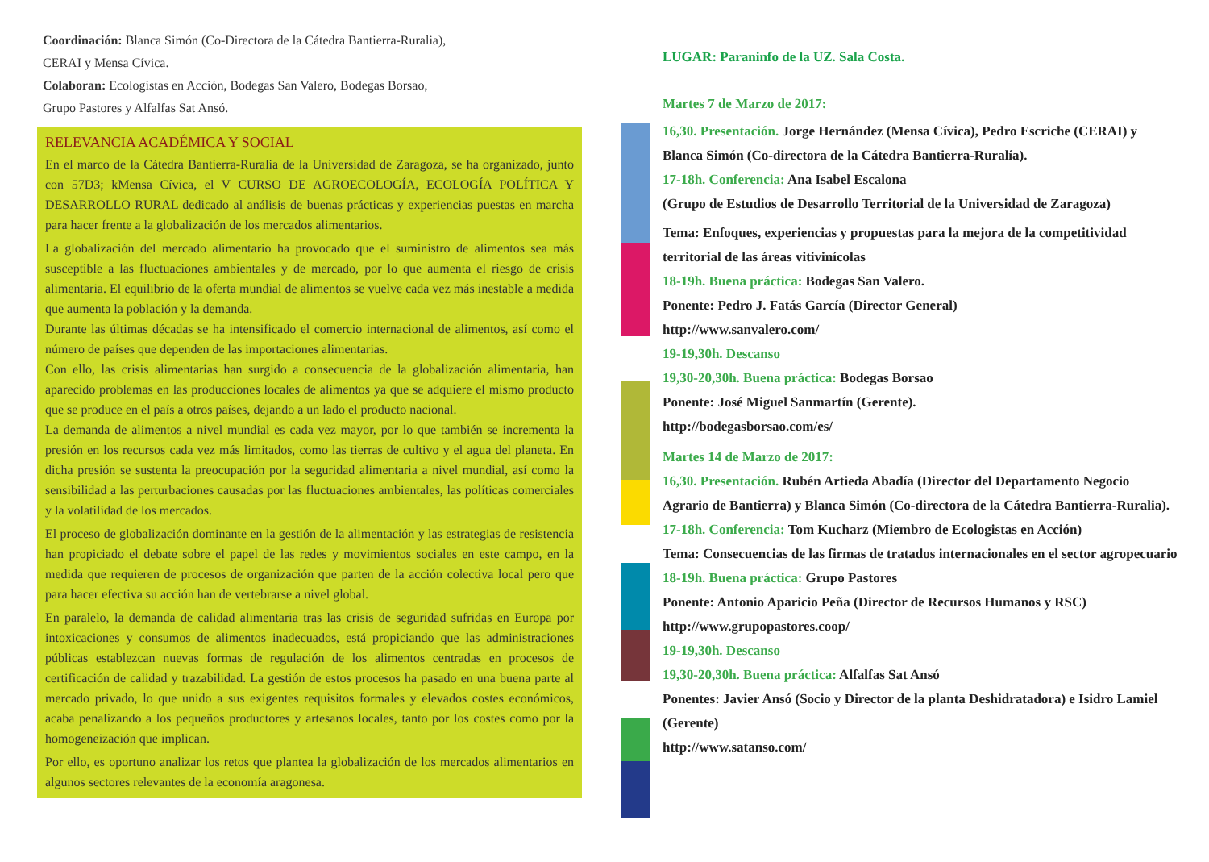Coordinación: Blanca Simón (Co-Directora de la Cátedra Bantierra-Ruralia),
CERAI y Mensa Cívica.
Colaboran: Ecologistas en Acción, Bodegas San Valero, Bodegas Borsao,
Grupo Pastores y Alfalfas Sat Ansó.
RELEVANCIA ACADÉMICA Y SOCIAL
En el marco de la Cátedra Bantierra-Ruralia de la Universidad de Zaragoza, se ha organizado, junto con 57D3; kMensa Cívica, el V CURSO DE AGROECOLOGÍA, ECOLOGÍA POLÍTICA Y DESARROLLO RURAL dedicado al análisis de buenas prácticas y experiencias puestas en marcha para hacer frente a la globalización de los mercados alimentarios.
La globalización del mercado alimentario ha provocado que el suministro de alimentos sea más susceptible a las fluctuaciones ambientales y de mercado, por lo que aumenta el riesgo de crisis alimentaria. El equilibrio de la oferta mundial de alimentos se vuelve cada vez más inestable a medida que aumenta la población y la demanda.
Durante las últimas décadas se ha intensificado el comercio internacional de alimentos, así como el número de países que dependen de las importaciones alimentarias.
Con ello, las crisis alimentarias han surgido a consecuencia de la globalización alimentaria, han aparecido problemas en las producciones locales de alimentos ya que se adquiere el mismo producto que se produce en el país a otros países, dejando a un lado el producto nacional.
La demanda de alimentos a nivel mundial es cada vez mayor, por lo que también se incrementa la presión en los recursos cada vez más limitados, como las tierras de cultivo y el agua del planeta. En dicha presión se sustenta la preocupación por la seguridad alimentaria a nivel mundial, así como la sensibilidad a las perturbaciones causadas por las fluctuaciones ambientales, las políticas comerciales y la volatilidad de los mercados.
El proceso de globalización dominante en la gestión de la alimentación y las estrategias de resistencia han propiciado el debate sobre el papel de las redes y movimientos sociales en este campo, en la medida que requieren de procesos de organización que parten de la acción colectiva local pero que para hacer efectiva su acción han de vertebrarse a nivel global.
En paralelo, la demanda de calidad alimentaria tras las crisis de seguridad sufridas en Europa por intoxicaciones y consumos de alimentos inadecuados, está propiciando que las administraciones públicas establezcan nuevas formas de regulación de los alimentos centradas en procesos de certificación de calidad y trazabilidad. La gestión de estos procesos ha pasado en una buena parte al mercado privado, lo que unido a sus exigentes requisitos formales y elevados costes económicos, acaba penalizando a los pequeños productores y artesanos locales, tanto por los costes como por la homogeneización que implican.
Por ello, es oportuno analizar los retos que plantea la globalización de los mercados alimentarios en algunos sectores relevantes de la economía aragonesa.
LUGAR: Paraninfo de la UZ. Sala Costa.
Martes 7 de Marzo de 2017:
16,30. Presentación. Jorge Hernández (Mensa Cívica), Pedro Escriche (CERAI) y Blanca Simón (Co-directora de la Cátedra Bantierra-Ruralía).
17-18h. Conferencia: Ana Isabel Escalona
(Grupo de Estudios de Desarrollo Territorial de la Universidad de Zaragoza)
Tema: Enfoques, experiencias y propuestas para la mejora de la competitividad territorial de las áreas vitivinícolas
18-19h. Buena práctica: Bodegas San Valero.
Ponente: Pedro J. Fatás García (Director General)
http://www.sanvalero.com/
19-19,30h. Descanso
19,30-20,30h. Buena práctica: Bodegas Borsao
Ponente: José Miguel Sanmartín (Gerente).
http://bodegasborsao.com/es/
Martes 14 de Marzo de 2017:
16,30. Presentación. Rubén Artieda Abadía (Director del Departamento Negocio Agrario de Bantierra) y Blanca Simón (Co-directora de la Cátedra Bantierra-Ruralia).
17-18h. Conferencia: Tom Kucharz (Miembro de Ecologistas en Acción)
Tema: Consecuencias de las firmas de tratados internacionales en el sector agropecuario
18-19h. Buena práctica: Grupo Pastores
Ponente: Antonio Aparicio Peña (Director de Recursos Humanos y RSC)
http://www.grupopastores.coop/
19-19,30h. Descanso
19,30-20,30h. Buena práctica: Alfalfas Sat Ansó
Ponentes: Javier Ansó (Socio y Director de la planta Deshidratadora) e Isidro Lamiel (Gerente)
http://www.satanso.com/